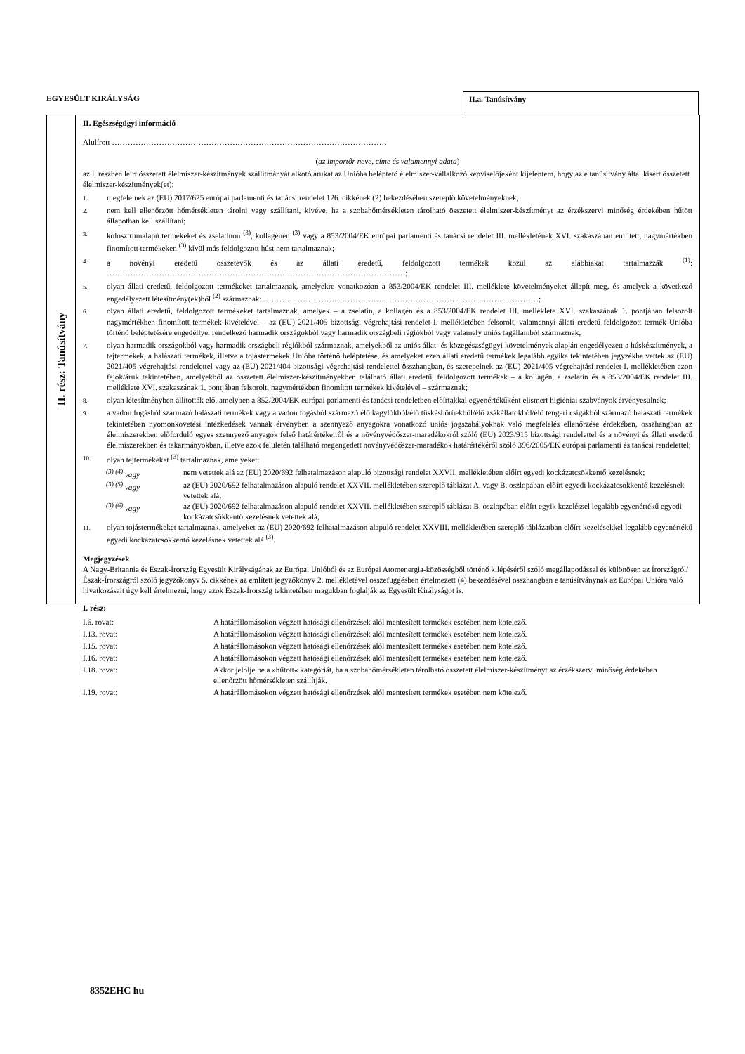EGYESÜLT KIRÁLYSÁG
II.a. Tanúsítvány
II. rész: Tanúsítvány
II. Egészségügyi információ
Alulírott ……………………………………………………………………………………………
(az importőr neve, címe és valamennyi adata)
az I. részben leírt összetett élelmiszer-készítmények szállítmányát alkotó árukat az Unióba beléptető élelmiszer-vállalkozó képviselőjeként kijelentem, hogy az e tanúsítvány által kísért összetett élelmiszer-készítmények(et):
1.
megfelelnek az (EU) 2017/625 európai parlamenti és tanácsi rendelet 126. cikkének (2) bekezdésében szereplő követelményeknek;
2.
nem kell ellenőrzött hőmérsékleten tárolni vagy szállítani, kivéve, ha a szobahőmérsékleten tárolható összetett élelmiszer-készítményt az érzékszervi minőség érdekében hűtött állapotban kell szállítani;
3.
kolosztrumalapú termékeket és zselatinon <sup>(3)</sup>, kollagénen <sup>(3)</sup> vagy a 853/2004/EK európai parlamenti és tanácsi rendelet III. mellékletének XVI. szakaszában említett, nagymértékben finomított termékeken <sup>(3)</sup> kívül más feldolgozott húst nem tartalmaznak;
4.
a növényi eredetű összetevők és az állati eredetű, feldolgozott termékek közül az alábbiakat tartalmazzák <sup>(1)</sup>: ……………………………………………………………………………………………………;
5.
olyan állati eredetű, feldolgozott termékeket tartalmaznak, amelyekre vonatkozóan a 853/2004/EK rendelet III. melléklete követelményeket állapít meg, és amelyek a következő engedélyezett létesítmény(ek)ből <sup>(2)</sup> származnak: ……………………………………………………………………………………………;
6.
olyan állati eredetű, feldolgozott termékeket tartalmaznak, amelyek – a zselatin, a kollagén és a 853/2004/EK rendelet III. melléklete XVI. szakaszának 1. pontjában felsorolt nagymértékben finomított termékek kivételével – az (EU) 2021/405 bizottsági végrehajtási rendelet I. mellékletében felsorolt, valamennyi állati eredetű feldolgozott termék Unióba történő beléptetésére engedéllyel rendelkező harmadik országokból vagy harmadik országbeli régiókból vagy valamely uniós tagállamból származnak;
7.
olyan harmadik országokból vagy harmadik országbeli régiókból származnak, amelyekből az uniós állat- és közegészségügyi követelmények alapján engedélyezett a húskészítmények, a tejtermékek, a halászati termékek, illetve a tojástermékek Unióba történő beléptetése, és amelyeket ezen állati eredetű termékek legalább egyike tekintetében jegyzékbe vettek az (EU) 2021/405 végrehajtási rendelettel vagy az (EU) 2021/404 bizottsági végrehajtási rendelettel összhangban, és szerepelnek az (EU) 2021/405 végrehajtási rendelet I. mellékletében azon fajok/áruk tekintetében, amelyekből az összetett élelmiszer-készítményekben található állati eredetű, feldolgozott termékek – a kollagén, a zselatin és a 853/2004/EK rendelet III. melléklete XVI. szakaszának 1. pontjában felsorolt, nagymértékben finomított termékek kivételével – származnak;
8.
olyan létesítményben állították elő, amelyben a 852/2004/EK európai parlamenti és tanácsi rendeletben előírtakkal egyenértékűként elismert higiéniai szabványok érvényesülnek;
9.
a vadon fogásból származó halászati termékek vagy a vadon fogásból származó élő kagylókból/élő tüskésbőrűekből/élő zsákállatokból/élő tengeri csigákból származó halászati termékek tekintetében nyomonkövetési intézkedések vannak érvényben a szennyező anyagokra vonatkozó uniós jogszabályoknak való megfelelés ellenőrzése érdekében, összhangban az élelmiszerekben előforduló egyes szennyező anyagok felső határértékeiről és a növényvédőszer-maradékokról szóló (EU) 2023/915 bizottsági rendelettel és a növényi és állati eredetű élelmiszerekben és takarmányokban, illetve azok felületén található megengedett növényvédőszer-maradékok határértékéről szóló 396/2005/EK európai parlamenti és tanácsi rendelettel;
10.
olyan tejtermékeket <sup>(3)</sup> tartalmaznak, amelyeket:
<sup>(3) (4)</sup> vagy nem vetettek alá az (EU) 2020/692 felhatalmazáson alapuló bizottsági rendelet XXVII. mellékletében előírt egyedi kockázatcsökkentő kezelésnek;
<sup>(3) (5)</sup> vagy az (EU) 2020/692 felhatalmazáson alapuló rendelet XXVII. mellékletében szereplő táblázat A. vagy B. oszlopában előírt egyedi kockázatcsökkentő kezelésnek vetettek alá;
<sup>(3) (6)</sup> vagy az (EU) 2020/692 felhatalmazáson alapuló rendelet XXVII. mellékletében szereplő táblázat B. oszlopában előírt egyik kezeléssel legalább egyenértékű egyedi kockázatcsökkentő kezelésnek vetettek alá;
11.
olyan tojástermékeket tartalmaznak, amelyeket az (EU) 2020/692 felhatalmazáson alapuló rendelet XXVIII. mellékletében szereplő táblázatban előírt kezelésekkel legalább egyenértékű egyedi kockázatcsökkentő kezelésnek vetettek alá <sup>(3)</sup>.
Megjegyzések
A Nagy-Britannia és Észak-Írország Egyesült Királyságának az Európai Unióból és az Európai Atomenergia-közösségből történő kilépéséről szóló megállapodással és különösen az Írországról/Észak-Írországról szóló jegyzőkönyv 5. cikkének az említett jegyzőkönyv 2. mellékletével összefüggésben értelmezett (4) bekezdésével összhangban e tanúsítványnak az Európai Unióra való hivatkozásait úgy kell értelmezni, hogy azok Észak-Írország tekintetében magukban foglalják az Egyesült Királyságot is.
I. rész:
| I.6. rovat: | A határállomásokon végzett hatósági ellenőrzések alól mentesített termékek esetében nem kötelező. |
| I.13. rovat: | A határállomásokon végzett hatósági ellenőrzések alól mentesített termékek esetében nem kötelező. |
| I.15. rovat: | A határállomásokon végzett hatósági ellenőrzések alól mentesített termékek esetében nem kötelező. |
| I.16. rovat: | A határállomásokon végzett hatósági ellenőrzések alól mentesített termékek esetében nem kötelező. |
| I.18. rovat: | Akkor jelölje be a »hűtött« kategóriát, ha a szobahőmérsékleten tárolható összetett élelmiszer-készítményt az érzékszervi minőség érdekében ellenőrzött hőmérsékleten szállítják. |
| I.19. rovat: | A határállomásokon végzett hatósági ellenőrzések alól mentesített termékek esetében nem kötelező. |
8352EHC hu